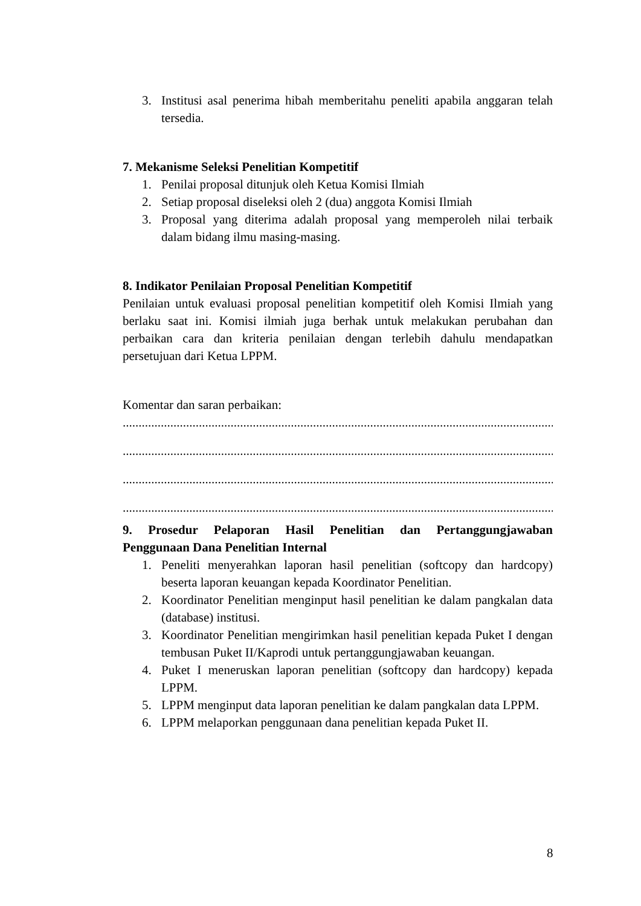3. Institusi asal penerima hibah memberitahu peneliti apabila anggaran telah tersedia.
7. Mekanisme Seleksi Penelitian Kompetitif
1. Penilai proposal ditunjuk oleh Ketua Komisi Ilmiah
2. Setiap proposal diseleksi oleh 2 (dua) anggota Komisi Ilmiah
3. Proposal yang diterima adalah proposal yang memperoleh nilai terbaik dalam bidang ilmu masing-masing.
8. Indikator Penilaian Proposal Penelitian Kompetitif
Penilaian untuk evaluasi proposal penelitian kompetitif oleh Komisi Ilmiah yang berlaku saat ini. Komisi ilmiah juga berhak untuk melakukan perubahan dan perbaikan cara dan kriteria penilaian dengan terlebih dahulu mendapatkan persetujuan dari Ketua LPPM.
Komentar dan saran perbaikan:
..............................................................................................................................................................
..............................................................................................................................................................
..............................................................................................................................................................
..............................................................................................................................................................
9. Prosedur Pelaporan Hasil Penelitian dan Pertanggungjawaban
Penggunaan Dana Penelitian Internal
1. Peneliti menyerahkan laporan hasil penelitian (softcopy dan hardcopy) beserta laporan keuangan kepada Koordinator Penelitian.
2. Koordinator Penelitian menginput hasil penelitian ke dalam pangkalan data (database) institusi.
3. Koordinator Penelitian mengirimkan hasil penelitian kepada Puket I dengan tembusan Puket II/Kaprodi untuk pertanggungjawaban keuangan.
4. Puket I meneruskan laporan penelitian (softcopy dan hardcopy) kepada LPPM.
5. LPPM menginput data laporan penelitian ke dalam pangkalan data LPPM.
6. LPPM melaporkan penggunaan dana penelitian kepada Puket II.
8